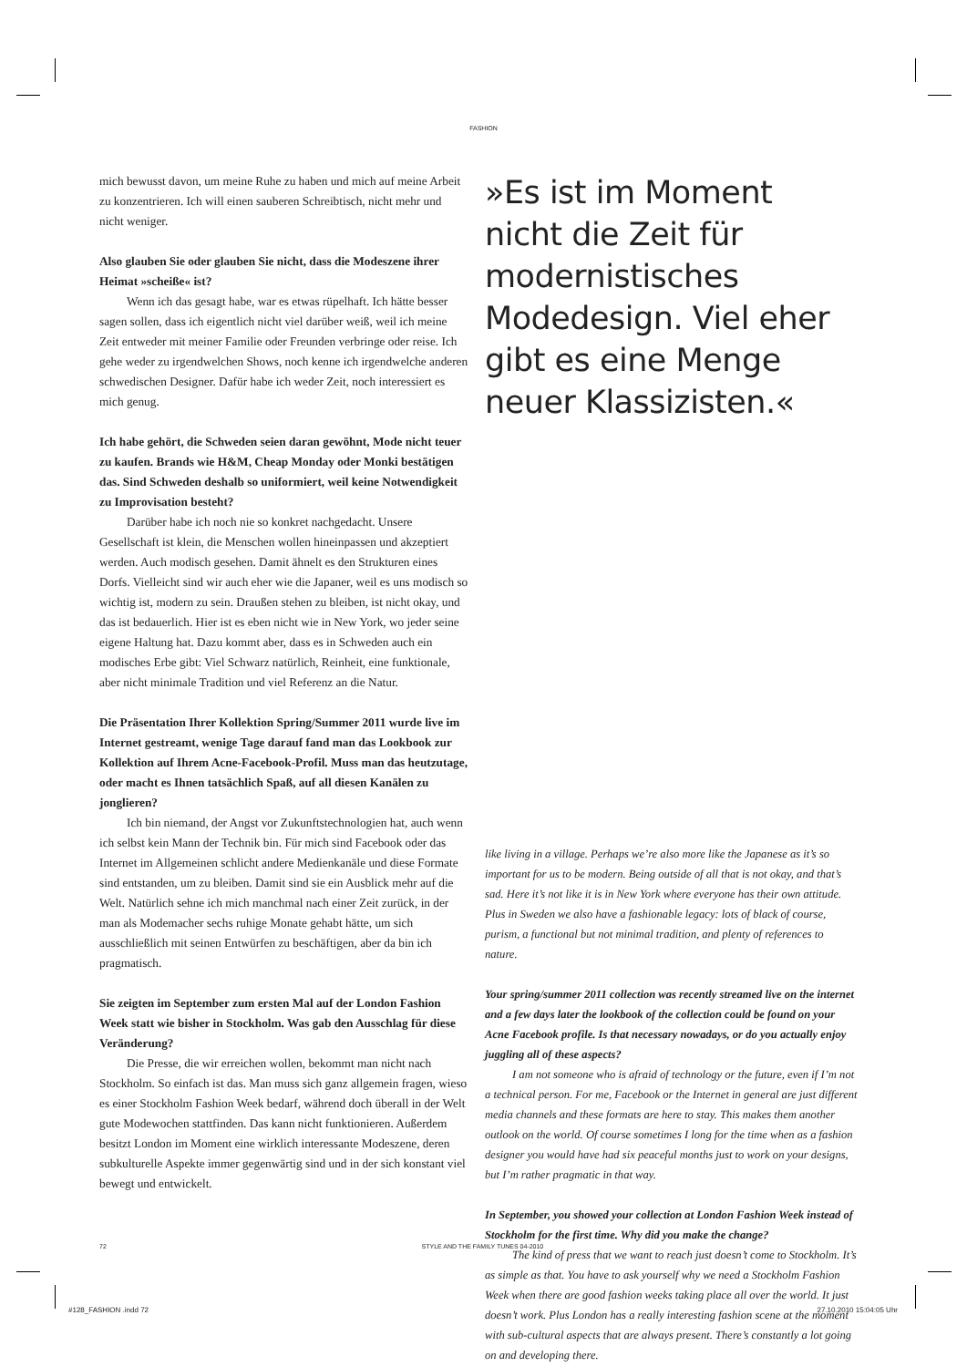FASHION
mich bewusst davon, um meine Ruhe zu haben und mich auf meine Arbeit zu konzentrieren. Ich will einen sauberen Schreibtisch, nicht mehr und nicht weniger.
Also glauben Sie oder glauben Sie nicht, dass die Modeszene ihrer Heimat »scheiße« ist?
Wenn ich das gesagt habe, war es etwas rüpelhaft. Ich hätte besser sagen sollen, dass ich eigentlich nicht viel darüber weiß, weil ich meine Zeit entweder mit meiner Familie oder Freunden verbringe oder reise. Ich gehe weder zu irgendwelchen Shows, noch kenne ich irgendwelche anderen schwedischen Designer. Dafür habe ich weder Zeit, noch interessiert es mich genug.
Ich habe gehört, die Schweden seien daran gewöhnt, Mode nicht teuer zu kaufen. Brands wie H&M, Cheap Monday oder Monki bestätigen das. Sind Schweden deshalb so uniformiert, weil keine Notwendigkeit zu Improvisation besteht?
Darüber habe ich noch nie so konkret nachgedacht. Unsere Gesellschaft ist klein, die Menschen wollen hineinpassen und akzeptiert werden. Auch modisch gesehen. Damit ähnelt es den Strukturen eines Dorfs. Vielleicht sind wir auch eher wie die Japaner, weil es uns modisch so wichtig ist, modern zu sein. Draußen stehen zu bleiben, ist nicht okay, und das ist bedauerlich. Hier ist es eben nicht wie in New York, wo jeder seine eigene Haltung hat. Dazu kommt aber, dass es in Schweden auch ein modisches Erbe gibt: Viel Schwarz natürlich, Reinheit, eine funktionale, aber nicht minimale Tradition und viel Referenz an die Natur.
Die Präsentation Ihrer Kollektion Spring/Summer 2011 wurde live im Internet gestreamt, wenige Tage darauf fand man das Lookbook zur Kollektion auf Ihrem Acne-Facebook-Profil. Muss man das heutzutage, oder macht es Ihnen tatsächlich Spaß, auf all diesen Kanälen zu jonglieren?
Ich bin niemand, der Angst vor Zukunftstechnologien hat, auch wenn ich selbst kein Mann der Technik bin. Für mich sind Facebook oder das Internet im Allgemeinen schlicht andere Medienkanäle und diese Formate sind entstanden, um zu bleiben. Damit sind sie ein Ausblick mehr auf die Welt. Natürlich sehne ich mich manchmal nach einer Zeit zurück, in der man als Modemacher sechs ruhige Monate gehabt hätte, um sich ausschließlich mit seinen Entwürfen zu beschäftigen, aber da bin ich pragmatisch.
Sie zeigten im September zum ersten Mal auf der London Fashion Week statt wie bisher in Stockholm. Was gab den Ausschlag für diese Veränderung?
Die Presse, die wir erreichen wollen, bekommt man nicht nach Stockholm. So einfach ist das. Man muss sich ganz allgemein fragen, wieso es einer Stockholm Fashion Week bedarf, während doch überall in der Welt gute Modewochen stattfinden. Das kann nicht funktionieren. Außerdem besitzt London im Moment eine wirklich interessante Modeszene, deren subkulturelle Aspekte immer gegenwärtig sind und in der sich konstant viel bewegt und entwickelt.
»Es ist im Moment nicht die Zeit für modernistisches Modedesign. Viel eher gibt es eine Menge neuer Klassizisten.«
like living in a village. Perhaps we’re also more like the Japanese as it’s so important for us to be modern. Being outside of all that is not okay, and that’s sad. Here it’s not like it is in New York where everyone has their own attitude. Plus in Sweden we also have a fashionable legacy: lots of black of course, purism, a functional but not minimal tradition, and plenty of references to nature.
Your spring/summer 2011 collection was recently streamed live on the internet and a few days later the lookbook of the collection could be found on your Acne Facebook profile. Is that necessary nowadays, or do you actually enjoy juggling all of these aspects?
I am not someone who is afraid of technology or the future, even if I’m not a technical person. For me, Facebook or the Internet in general are just different media channels and these formats are here to stay. This makes them another outlook on the world. Of course sometimes I long for the time when as a fashion designer you would have had six peaceful months just to work on your designs, but I’m rather pragmatic in that way.
In September, you showed your collection at London Fashion Week instead of Stockholm for the first time. Why did you make the change?
The kind of press that we want to reach just doesn’t come to Stockholm. It’s as simple as that. You have to ask yourself why we need a Stockholm Fashion Week when there are good fashion weeks taking place all over the world. It just doesn’t work. Plus London has a really interesting fashion scene at the moment with sub-cultural aspects that are always present. There’s constantly a lot going on and developing there.
72 STYLE AND THE FAMILY TUNES 04-2010
#128_FASHION .indd 72 27.10.2010 15:04:05 Uhr